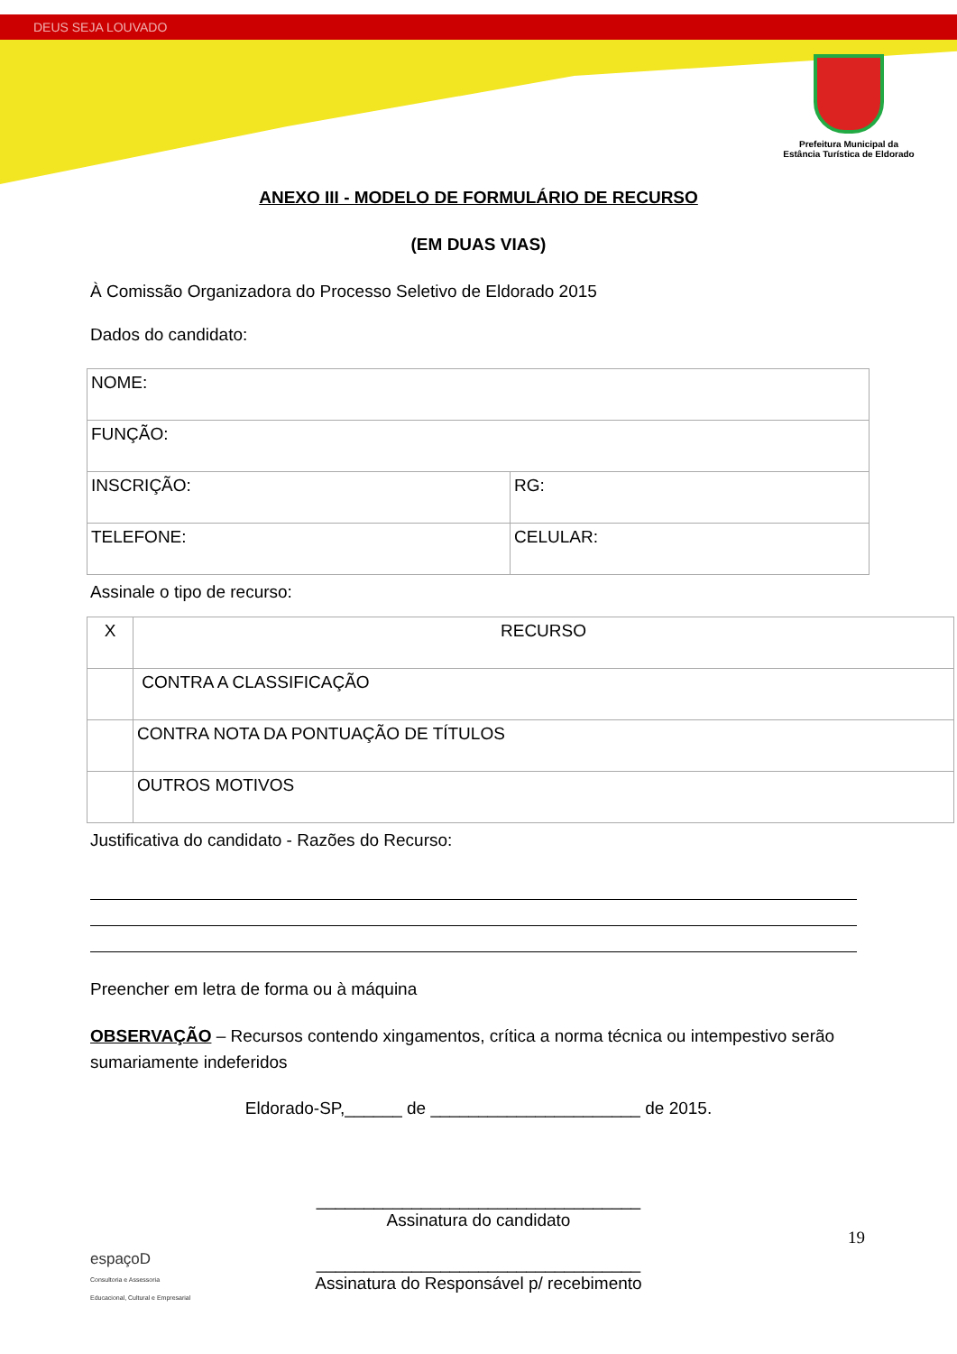DEUS SEJA LOUVADO
Prefeitura Municipal da
Estância Turística de Eldorado
ANEXO III - MODELO DE FORMULÁRIO DE RECURSO
(EM DUAS VIAS)
À Comissão Organizadora do Processo Seletivo de Eldorado 2015
Dados do candidato:
| NOME: | |
| FUNÇÃO: | |
| INSCRIÇÃO: | RG: |
| TELEFONE: | CELULAR: |
Assinale o tipo de recurso:
| X | RECURSO |
| | CONTRA A CLASSIFICAÇÃO |
| | CONTRA NOTA DA PONTUAÇÃO DE TÍTULOS |
| | OUTROS MOTIVOS |
Justificativa do candidato - Razões do Recurso:
Preencher em letra de forma ou à máquina
OBSERVAÇÃO – Recursos contendo xingamentos, crítica a norma técnica ou intempestivo serão sumariamente indeferidos
Eldorado-SP,______ de ______________________ de 2015.
__________________________________
Assinatura do candidato
__________________________________
Assinatura do Responsável p/ recebimento
19
espaçoD
Consultoria e Assessoria
Educacional, Cultural e Empresarial